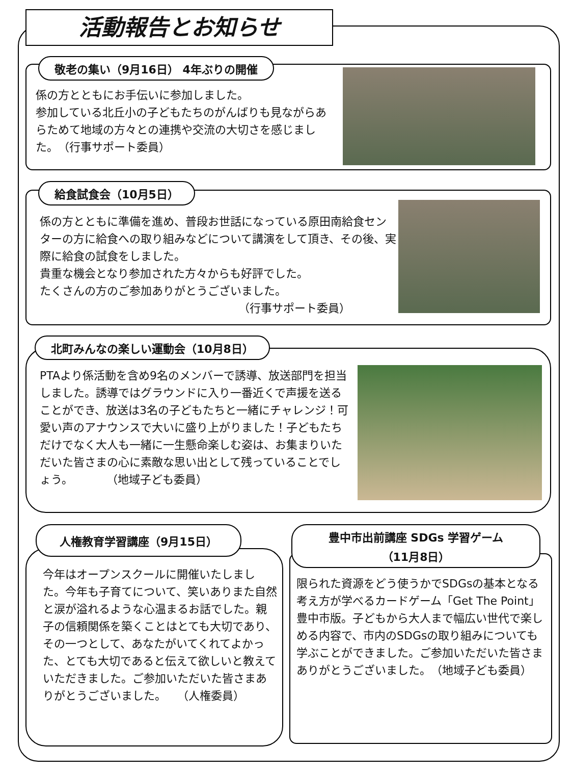活動報告とお知らせ
敬老の集い（9月16日） 4年ぶりの開催
係の方とともにお手伝いに参加しました。
参加している北丘小の子どもたちのがんばりも見ながらあらためて地域の方々との連携や交流の大切さを感じました。　（行事サポート委員）
給食試食会（10月5日）
係の方とともに準備を進め、普段お世話になっている原田南給食センターの方に給食への取り組みなどについて講演をして頂き、その後、実際に給食の試食をしました。
貴重な機会となり参加された方々からも好評でした。
たくさんの方のご参加ありがとうございました。
（行事サポート委員）
北町みんなの楽しい運動会（10月8日）
PTAより係活動を含め9名のメンバーで誘導、放送部門を担当しました。誘導ではグラウンドに入り一番近くで声援を送ることができ、放送は3名の子どもたちと一緒にチャレンジ！可愛い声のアナウンスで大いに盛り上がりました！子どもたちだけでなく大人も一緒に一生懸命楽しむ姿は、お集まりいただいた皆さまの心に素敵な思い出として残っていることでしょう。　　　　（地域子ども委員）
人権教育学習講座（9月15日）
今年はオープンスクールに開催いたしました。今年も子育てについて、笑いありまた自然と涙が溢れるような心温まるお話でした。親子の信頼関係を築くことはとても大切であり、その一つとして、あなたがいてくれてよかった、とても大切であると伝えて欲しいと教えていただきました。ご参加いただいた皆さまありがとうございました。　　（人権委員）
豊中市出前講座 SDGs 学習ゲーム
（11月8日）
限られた資源をどう使うかでSDGsの基本となる考え方が学べるカードゲーム「Get The Point」豊中市版。子どもから大人まで幅広い世代で楽しめる内容で、市内のSDGsの取り組みについても学ぶことができました。ご参加いただいた皆さまありがとうございました。　（地域子ども委員）